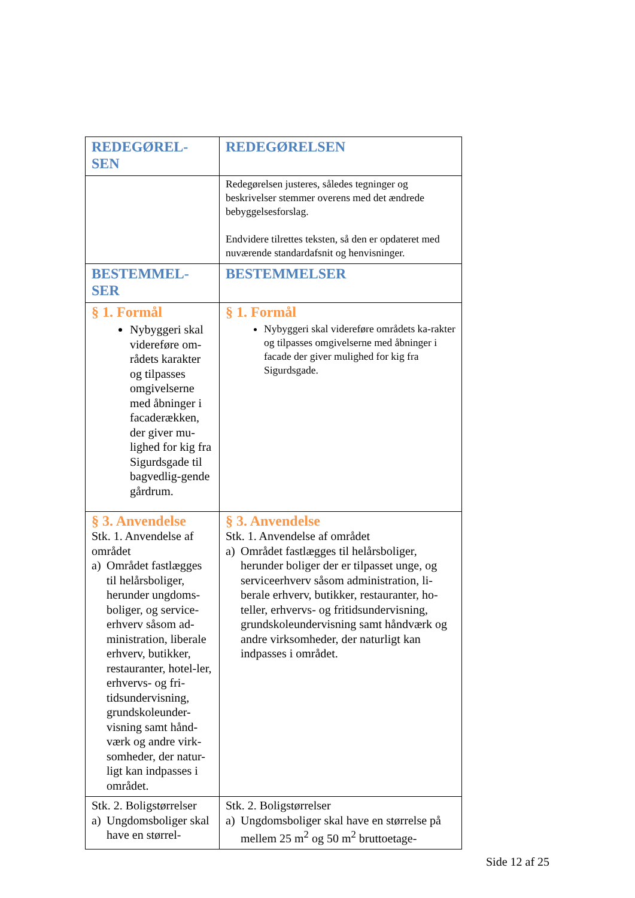| REDEGØREL- SEN | REDEGØRELSEN |
| | Redegørelsen justeres, således tegninger og beskrivelser stemmer overens med det ændrede bebyggelsesforslag. Endvidere tilrettes teksten, så den er opdateret med nuværende standardafsnit og henvisninger. |
| BESTEMMEL- SER | BESTEMMELSER |
| § 1. Formål Nybyggeri skal videreføre om-rådets karakter og tilpasses omgivelserne med åbninger i facaderækken, der giver mu-lighed for kig fra Sigurdsgade til bagvedlig-gende gårdrum. | § 1. Formål Nybyggeri skal videreføre områdets ka-rakter og tilpasses omgivelserne med åbninger i facade der giver mulighed for kig fra Sigurdsgade. |
| § 3. Anvendelse Stk. 1. Anvendelse af området a) Området fastlægges til helårsboliger, herunder ungdoms-boliger, og service-erhverv såsom ad-ministration, liberale erhverv, butikker, restauranter, hotel-ler, erhvervs- og fri-tidsundervisning, grundskoleunder-visning samt hånd-værk og andre virk-somheder, der natur-ligt kan indpasses i området. | § 3. Anvendelse Stk. 1. Anvendelse af området a) Området fastlægges til helårsboliger, herunder boliger der er tilpasset unge, og serviceerhverv såsom administration, li-berale erhverv, butikker, restauranter, ho-teller, erhvervs- og fritidsundervisning, grundskoleundervisning samt håndværk og andre virksomheder, der naturligt kan indpasses i området. |
| Stk. 2. Boligstørrelser a) Ungdomsboliger skal have en størrel- | Stk. 2. Boligstørrelser a) Ungdomsboliger skal have en størrelse på mellem 25 m<sup>2</sup> og 50 m<sup>2</sup> bruttoetage- |
Side 12 af 25